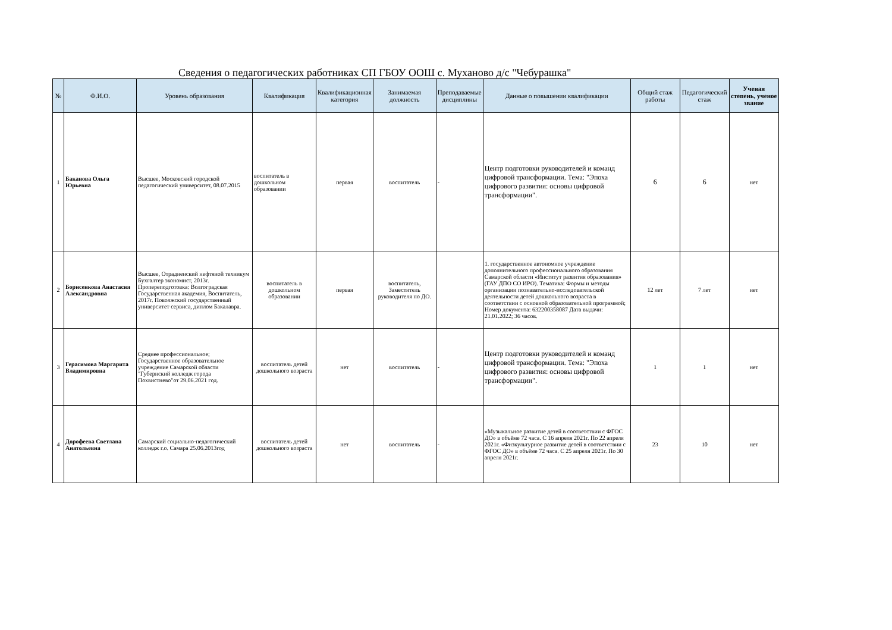Сведения о педагогических работниках СП ГБОУ ООШ с. Муханово д/с "Чебурашка"
| № | Ф.И.О. | Уровень образования | Квалификация | Квалификационная категория | Занимаемая должность | Преподаваемые дисциплины | Данные о повышении квалификации | Общий стаж работы | Педагогический стаж | Ученая степень, ученое звание |
| --- | --- | --- | --- | --- | --- | --- | --- | --- | --- | --- |
| 1 | Баканова Ольга Юрьевна | Высшее, Московский городской педагогический университет, 08.07.2015 | воспитатель в дошкольном образовании | первая | воспитатель | - | Центр подготовки руководителей и команд цифровой трансформации. Тема: "Эпоха цифрового развития: основы цифровой трансформации". | 6 | 6 | нет |
| 2 | Борисенкова Анастасия Александровна | Высшее, Отрадненский нефтяной техникум Бухгалтер экономист, 2013г. Пропереподготовка: Волгоградская Государственная академия, Воспитатель, 2017г. Поволжский государственный университет сервиса, диплом Бакалавра. | воспитатель в дошкольном образовании | первая | воспитатель, Заместитель руководителя по ДО. | | 1. государственное автономное учреждение дополнительного профессионального образования Самарской области «Институт развития образования» (ГАУ ДПО СО ИРО). Тематика: Формы и методы организации познавательно-исследовательской деятельности детей дошкольного возраста в соответствии с основной образовательной программой; Номер документа: 632200358087 Дата выдачи: 21.01.2022; 36 часов. | 12 лет | 7 лет | нет |
| 3 | Герасимова Маргарита Владимировна | Среднее профессиональное; Государственное образовательное учреждение Самарской области "Губернский колледж города Похвистнево"от 29.06.2021 год. | воспитатель детей дошкольного возраста | нет | воспитатель | - | Центр подготовки руководителей и команд цифровой трансформации. Тема: "Эпоха цифрового развития: основы цифровой трансформации". | 1 | 1 | нет |
| 4 | Дорофеева Светлана Анатольевна | Самарский социально-педагогический колледж г.о. Самара 25.06.2013год | воспитатель детей дошкольного возраста | нет | воспитатель | - | «Музыкальное развитие детей в соответствии с ФГОС ДО» в объёме 72 часа. С 16 апреля 2021г. По 22 апреля 2021г. «Физкультурное развитие детей в соответствии с ФГОС ДО» в объёме 72 часа. С 25 апреля 2021г. По 30 апреля 2021г. | 23 | 10 | нет |